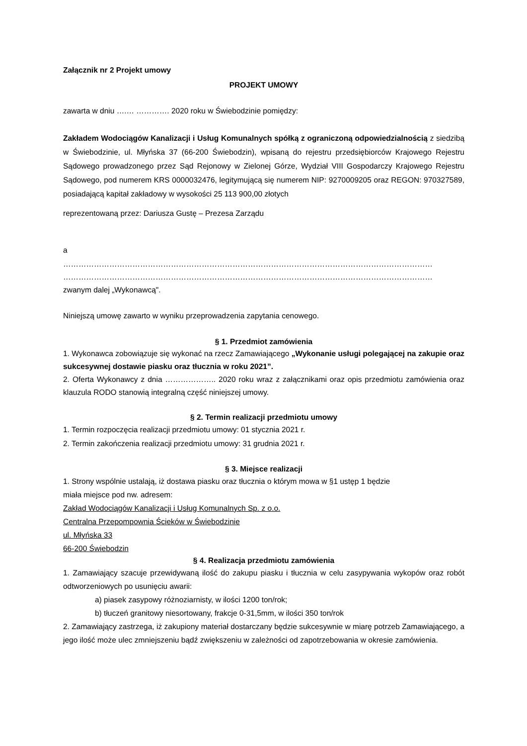Załącznik nr 2 Projekt umowy
PROJEKT UMOWY
zawarta w dniu ….… …………. 2020 roku w Świebodzinie pomiędzy:
Zakładem Wodociągów Kanalizacji i Usług Komunalnych spółką z ograniczoną odpowiedzialnością z siedzibą w Świebodzinie, ul. Młyńska 37 (66-200 Świebodzin), wpisaną do rejestru przedsiębiorców Krajowego Rejestru Sądowego prowadzonego przez Sąd Rejonowy w Zielonej Górze, Wydział VIII Gospodarczy Krajowego Rejestru Sądowego, pod numerem KRS 0000032476, legitymującą się numerem NIP: 9270009205 oraz REGON: 970327589, posiadającą kapitał zakładowy w wysokości 25 113 900,00 złotych
reprezentowaną przez: Dariusza Gustę – Prezesa Zarządu
a
………………………………………………………………………………………………………………………………
………………………………………………………………………………………………………………………………
zwanym dalej „Wykonawcą".
Niniejszą umowę zawarto w wyniku przeprowadzenia zapytania cenowego.
§ 1. Przedmiot zamówienia
1. Wykonawca zobowiązuje się wykonać na rzecz Zamawiającego „Wykonanie usługi polegającej na zakupie oraz sukcesywnej dostawie piasku oraz tłucznia w roku 2021”.
2. Oferta Wykonawcy z dnia ……………….. 2020 roku wraz z załącznikami oraz opis przedmiotu zamówienia oraz klauzula RODO stanowią integralną część niniejszej umowy.
§ 2. Termin realizacji przedmiotu umowy
1. Termin rozpoczęcia realizacji przedmiotu umowy: 01 stycznia 2021 r.
2. Termin zakończenia realizacji przedmiotu umowy: 31 grudnia 2021 r.
§ 3. Miejsce realizacji
1. Strony wspólnie ustalają, iż dostawa piasku oraz tłucznia o którym mowa w §1 ustęp 1 będzie
miała miejsce pod nw. adresem:
Zakład Wodociągów Kanalizacji i Usług Komunalnych Sp. z o.o.
Centralna Przepompownia Ścieków w Świebodzinie
ul. Młyńska 33
66-200 Świebodzin
§ 4. Realizacja przedmiotu zamówienia
1. Zamawiający szacuje przewidywaną ilość do zakupu piasku i tłucznia w celu zasypywania wykopów oraz robót odtworzeniowych po usunięciu awarii:
a) piasek zasypowy różnoziarnisty, w ilości 1200 ton/rok;
b) tłuczeń granitowy niesortowany, frakcje 0-31,5mm, w ilości 350 ton/rok
2. Zamawiający zastrzega, iż zakupiony materiał dostarczany będzie sukcesywnie w miarę potrzeb Zamawiającego, a jego ilość może ulec zmniejszeniu bądź zwiększeniu w zależności od zapotrzebowania w okresie zamówienia.